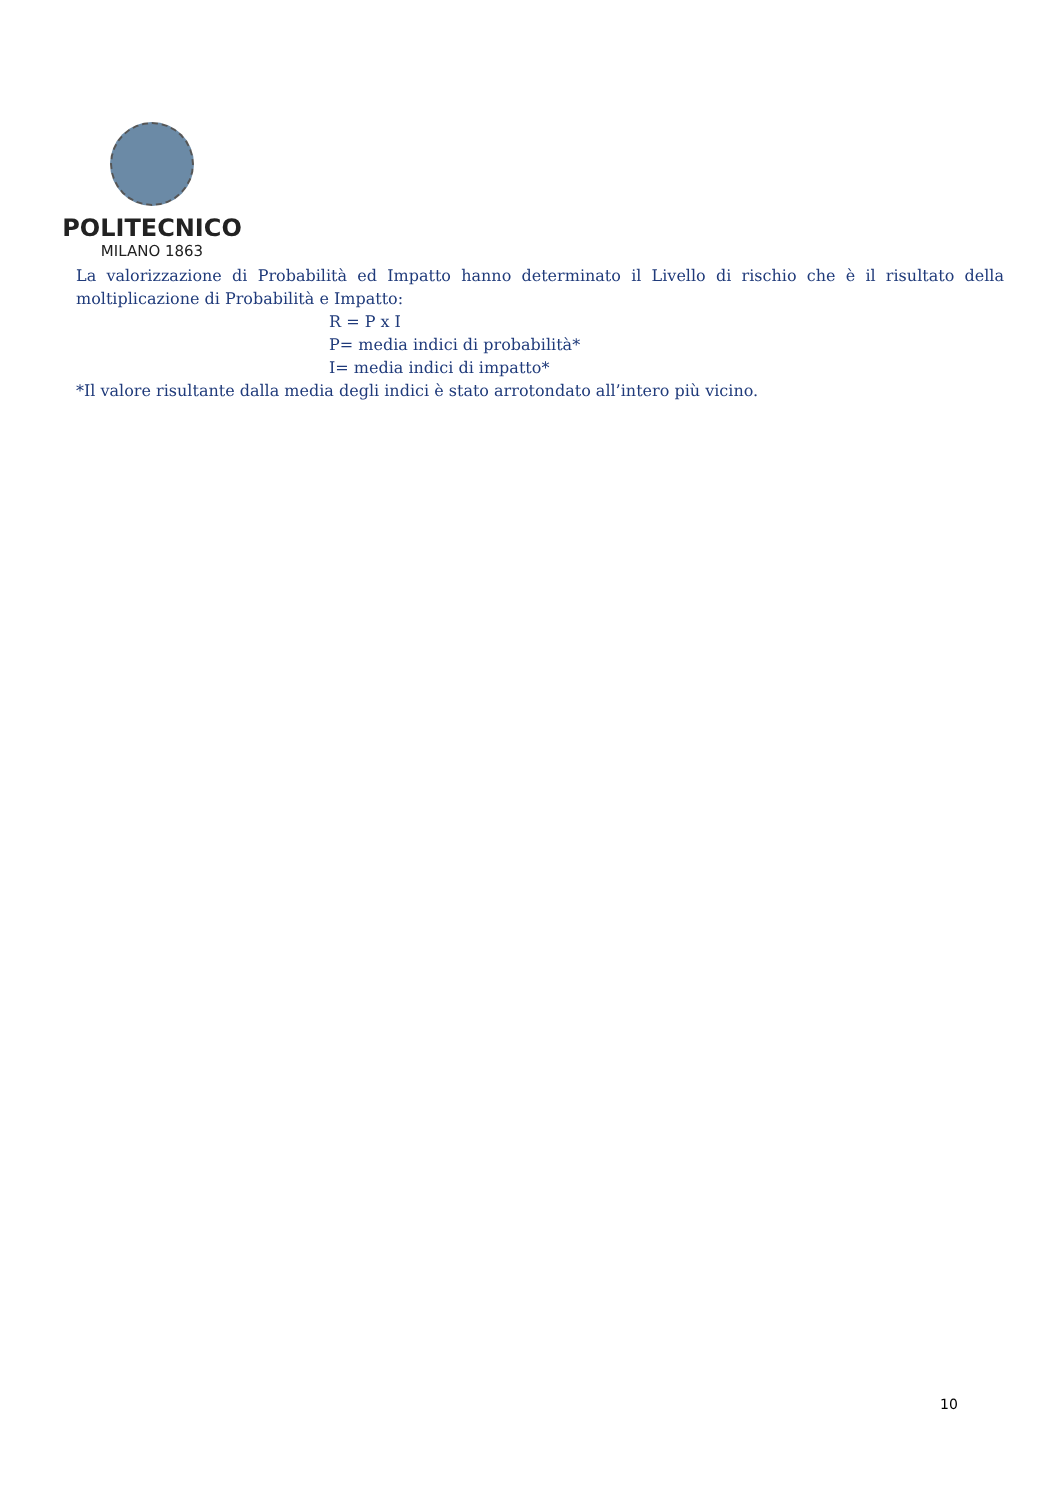POLITECNICO
MILANO 1863
La valorizzazione di Probabilità ed Impatto hanno determinato il Livello di rischio che è il risultato della moltiplicazione di Probabilità e Impatto:
R = P x I
P= media indici di probabilità*
I= media indici di impatto*
*Il valore risultante dalla media degli indici è stato arrotondato all’intero più vicino.
10